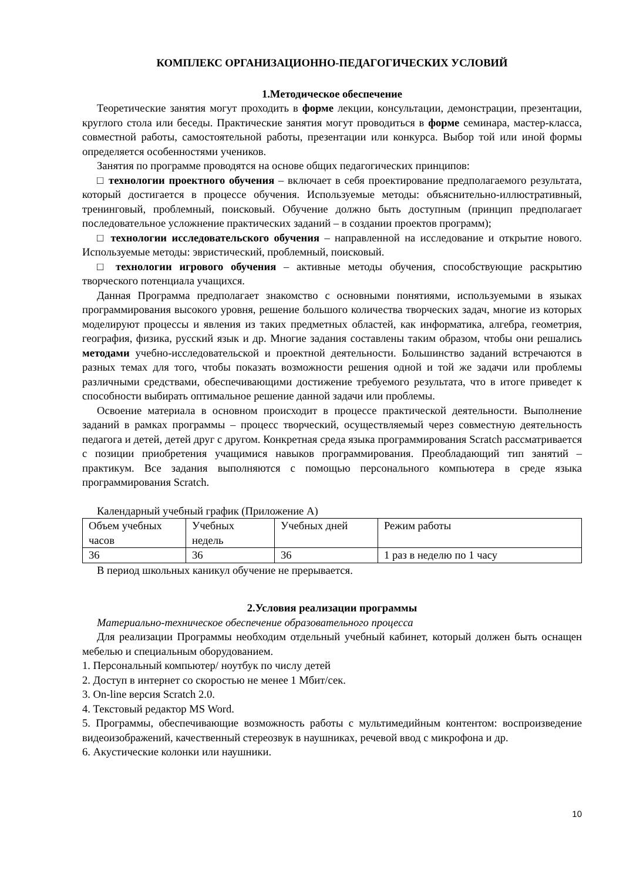КОМПЛЕКС ОРГАНИЗАЦИОННО-ПЕДАГОГИЧЕСКИХ УСЛОВИЙ
1.Методическое обеспечение
Теоретические занятия могут проходить в форме лекции, консультации, демонстрации, презентации, круглого стола или беседы. Практические занятия могут проводиться в форме семинара, мастер-класса, совместной работы, самостоятельной работы, презентации или конкурса. Выбор той или иной формы определяется особенностями учеников.
Занятия по программе проводятся на основе общих педагогических принципов:
□ технологии проектного обучения – включает в себя проектирование предполагаемого результата, который достигается в процессе обучения. Используемые методы: объяснительно-иллюстративный, тренинговый, проблемный, поисковый. Обучение должно быть доступным (принцип предполагает последовательное усложнение практических заданий – в создании проектов программ);
□ технологии исследовательского обучения – направленной на исследование и открытие нового. Используемые методы: эвристический, проблемный, поисковый.
□ технологии игрового обучения – активные методы обучения, способствующие раскрытию творческого потенциала учащихся.
Данная Программа предполагает знакомство с основными понятиями, используемыми в языках программирования высокого уровня, решение большого количества творческих задач, многие из которых моделируют процессы и явления из таких предметных областей, как информатика, алгебра, геометрия, география, физика, русский язык и др. Многие задания составлены таким образом, чтобы они решались методами учебно-исследовательской и проектной деятельности. Большинство заданий встречаются в разных темах для того, чтобы показать возможности решения одной и той же задачи или проблемы различными средствами, обеспечивающими достижение требуемого результата, что в итоге приведет к способности выбирать оптимальное решение данной задачи или проблемы.
Освоение материала в основном происходит в процессе практической деятельности. Выполнение заданий в рамках программы – процесс творческий, осуществляемый через совместную деятельность педагога и детей, детей друг с другом. Конкретная среда языка программирования Scratch рассматривается с позиции приобретения учащимися навыков программирования. Преобладающий тип занятий – практикум. Все задания выполняются с помощью персонального компьютера в среде языка программирования Scratch.
Календарный учебный график (Приложение А)
| Объем учебных часов | Учебных недель | Учебных дней | Режим работы |
| 36 | 36 | 36 | 1 раз в неделю по 1 часу |
В период школьных каникул обучение не прерывается.
2.Условия реализации программы
Материально-техническое обеспечение образовательного процесса
Для реализации Программы необходим отдельный учебный кабинет, который должен быть оснащен мебелью и специальным оборудованием.
1. Персональный компьютер/ ноутбук по числу детей
2. Доступ в интернет со скоростью не менее 1 Мбит/сек.
3. On-line версия Scratch 2.0.
4. Текстовый редактор MS Word.
5. Программы, обеспечивающие возможность работы с мультимедийным контентом: воспроизведение видеоизображений, качественный стереозвук в наушниках, речевой ввод с микрофона и др.
6. Акустические колонки или наушники.
10